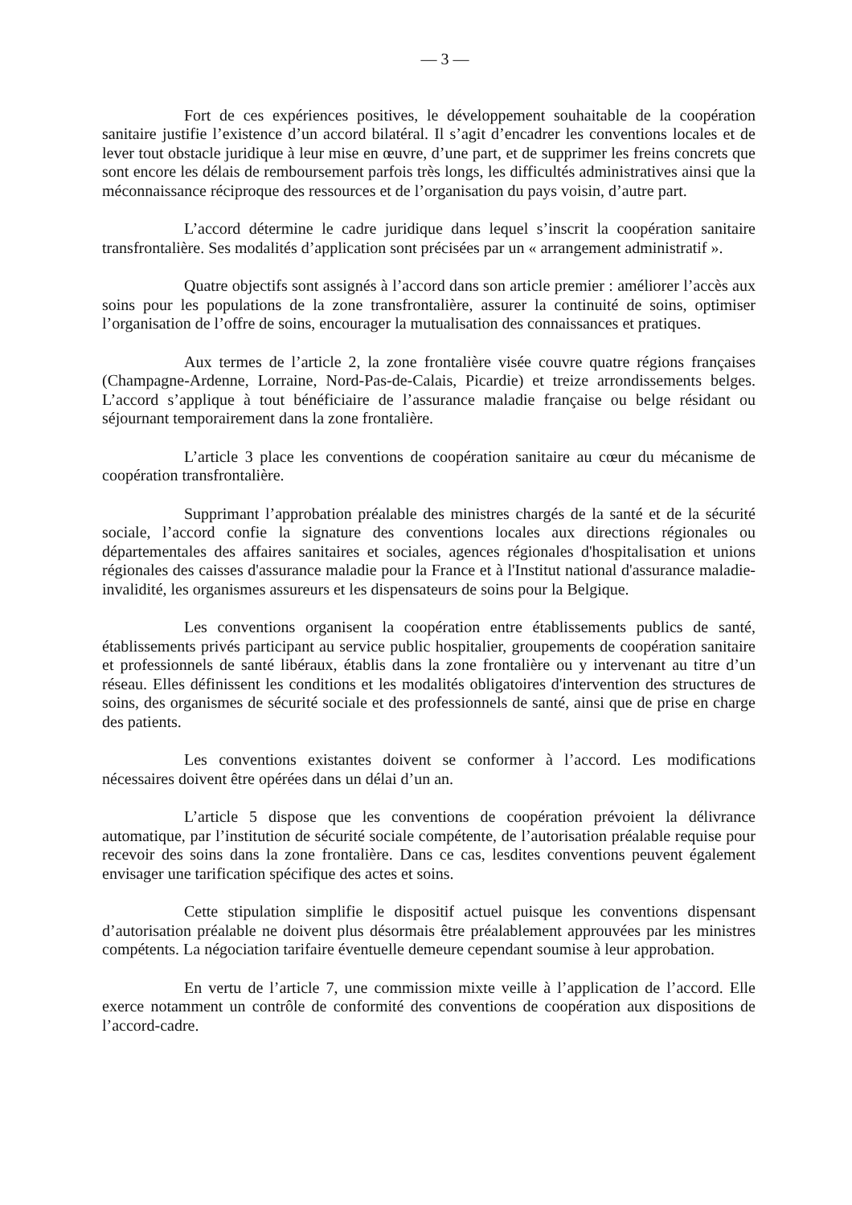— 3 —
Fort de ces expériences positives, le développement souhaitable de la coopération sanitaire justifie l’existence d’un accord bilatéral. Il s’agit d’encadrer les conventions locales et de lever tout obstacle juridique à leur mise en œuvre, d’une part, et de supprimer les freins concrets que sont encore les délais de remboursement parfois très longs, les difficultés administratives ainsi que la méconnaissance réciproque des ressources et de l’organisation du pays voisin, d’autre part.
L’accord détermine le cadre juridique dans lequel s’inscrit la coopération sanitaire transfrontalière. Ses modalités d’application sont précisées par un « arrangement administratif ».
Quatre objectifs sont assignés à l’accord dans son article premier : améliorer l’accès aux soins pour les populations de la zone transfrontalière, assurer la continuité de soins, optimiser l’organisation de l’offre de soins, encourager la mutualisation des connaissances et pratiques.
Aux termes de l’article 2, la zone frontalière visée couvre quatre régions françaises (Champagne-Ardenne, Lorraine, Nord-Pas-de-Calais, Picardie) et treize arrondissements belges. L’accord s’applique à tout bénéficiaire de l’assurance maladie française ou belge résidant ou séjournant temporairement dans la zone frontalière.
L’article 3 place les conventions de coopération sanitaire au cœur du mécanisme de coopération transfrontalière.
Supprimant l’approbation préalable des ministres chargés de la santé et de la sécurité sociale, l’accord confie la signature des conventions locales aux directions régionales ou départementales des affaires sanitaires et sociales, agences régionales d'hospitalisation et unions régionales des caisses d'assurance maladie pour la France et à l'Institut national d'assurance maladie-invalidité, les organismes assureurs et les dispensateurs de soins pour la Belgique.
Les conventions organisent la coopération entre établissements publics de santé, établissements privés participant au service public hospitalier, groupements de coopération sanitaire et professionnels de santé libéraux, établis dans la zone frontalière ou y intervenant au titre d’un réseau. Elles définissent les conditions et les modalités obligatoires d'intervention des structures de soins, des organismes de sécurité sociale et des professionnels de santé, ainsi que de prise en charge des patients.
Les conventions existantes doivent se conformer à l’accord. Les modifications nécessaires doivent être opérées dans un délai d’un an.
L’article 5 dispose que les conventions de coopération prévoient la délivrance automatique, par l’institution de sécurité sociale compétente, de l’autorisation préalable requise pour recevoir des soins dans la zone frontalière. Dans ce cas, lesdites conventions peuvent également envisager une tarification spécifique des actes et soins.
Cette stipulation simplifie le dispositif actuel puisque les conventions dispensant d’autorisation préalable ne doivent plus désormais être préalablement approuvées par les ministres compétents. La négociation tarifaire éventuelle demeure cependant soumise à leur approbation.
En vertu de l’article 7, une commission mixte veille à l’application de l’accord. Elle exerce notamment un contrôle de conformité des conventions de coopération aux dispositions de l’accord-cadre.